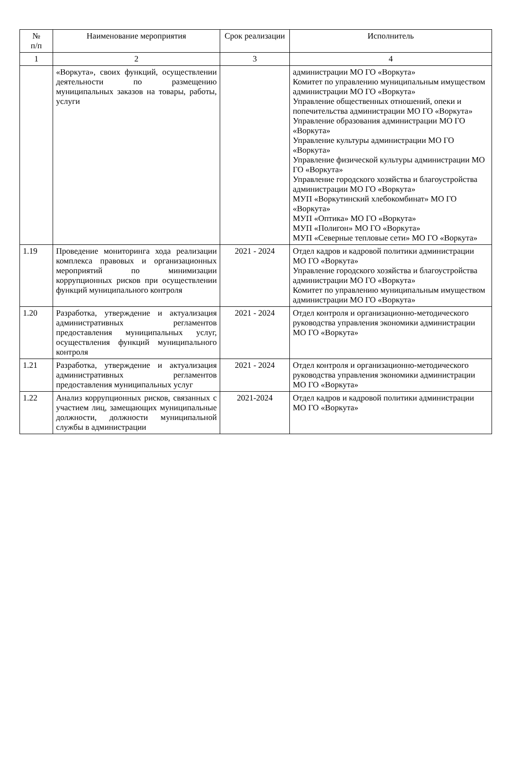| № п/п | Наименование мероприятия | Срок реализации | Исполнитель |
| --- | --- | --- | --- |
| 1 | 2 | 3 | 4 |
| | «Воркута», своих функций, осуществлении деятельности по размещению муниципальных заказов на товары, работы, услуги | | администрации МО ГО «Воркута» Комитет по управлению муниципальным имуществом администрации МО ГО «Воркута» Управление общественных отношений, опеки и попечительства администрации МО ГО «Воркута» Управление образования администрации МО ГО «Воркута» Управление культуры администрации МО ГО «Воркута» Управление физической культуры администрации МО ГО «Воркута» Управление городского хозяйства и благоустройства администрации МО ГО «Воркута» МУП «Воркутинский хлебокомбинат» МО ГО «Воркута» МУП «Оптика» МО ГО «Воркута» МУП «Полигон» МО ГО «Воркута» МУП «Северные тепловые сети» МО ГО «Воркута» |
| 1.19 | Проведение мониторинга хода реализации комплекса правовых и организационных мероприятий по минимизации коррупционных рисков при осуществлении функций муниципального контроля | 2021 - 2024 | Отдел кадров и кадровой политики администрации МО ГО «Воркута» Управление городского хозяйства и благоустройства администрации МО ГО «Воркута» Комитет по управлению муниципальным имуществом администрации МО ГО «Воркута» |
| 1.20 | Разработка, утверждение и актуализация административных регламентов предоставления муниципальных услуг, осуществления функций муниципального контроля | 2021 - 2024 | Отдел контроля и организационно-методического руководства управления экономики администрации МО ГО «Воркута» |
| 1.21 | Разработка, утверждение и актуализация административных регламентов предоставления муниципальных услуг | 2021 - 2024 | Отдел контроля и организационно-методического руководства управления экономики администрации МО ГО «Воркута» |
| 1.22 | Анализ коррупционных рисков, связанных с участием лиц, замещающих муниципальные должности, должности муниципальной службы в администрации | 2021-2024 | Отдел кадров и кадровой политики администрации МО ГО «Воркута» |